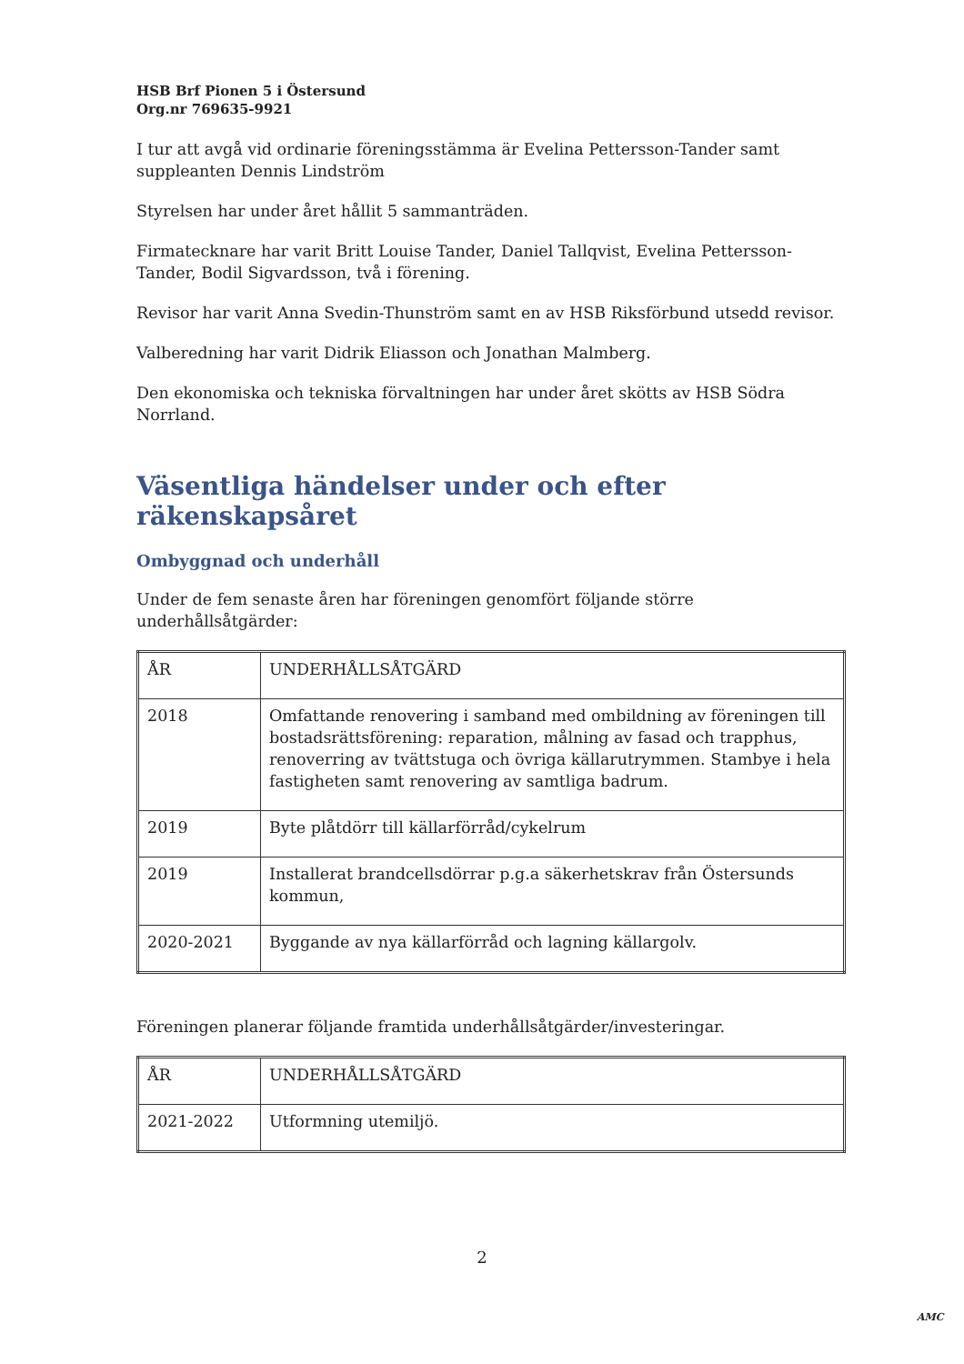HSB Brf Pionen 5 i Östersund
Org.nr 769635-9921
I tur att avgå vid ordinarie föreningsstämma är Evelina Pettersson-Tander samt suppleanten Dennis Lindström
Styrelsen har under året hållit 5 sammanträden.
Firmatecknare har varit Britt Louise Tander, Daniel Tallqvist, Evelina Pettersson-Tander, Bodil Sigvardsson, två i förening.
Revisor har varit Anna Svedin-Thunström samt en av HSB Riksförbund utsedd revisor.
Valberedning har varit Didrik Eliasson och Jonathan Malmberg.
Den ekonomiska och tekniska förvaltningen har under året skötts av HSB Södra Norrland.
Väsentliga händelser under och efter räkenskapsåret
Ombyggnad och underhåll
Under de fem senaste åren har föreningen genomfört följande större underhållsåtgärder:
| ÅR | UNDERHÅLLSÅTGÄRD |
| 2018 | Omfattande renovering i samband med ombildning av föreningen till bostadsrättsförening: reparation, målning av fasad och trapphus, renoverring av tvättstuga och övriga källarutrymmen. Stambye i hela fastigheten samt renovering av samtliga badrum. |
| 2019 | Byte plåtdörr till källarförråd/cykelrum |
| 2019 | Installerat brandcellsdörrar p.g.a säkerhetskrav från Östersunds kommun, |
| 2020-2021 | Byggande av nya källarförråd och lagning källargolv. |
Föreningen planerar följande framtida underhållsåtgärder/investeringar.
| ÅR | UNDERHÅLLSÅTGÄRD |
| 2021-2022 | Utformning utemiljö. |
2
AMC